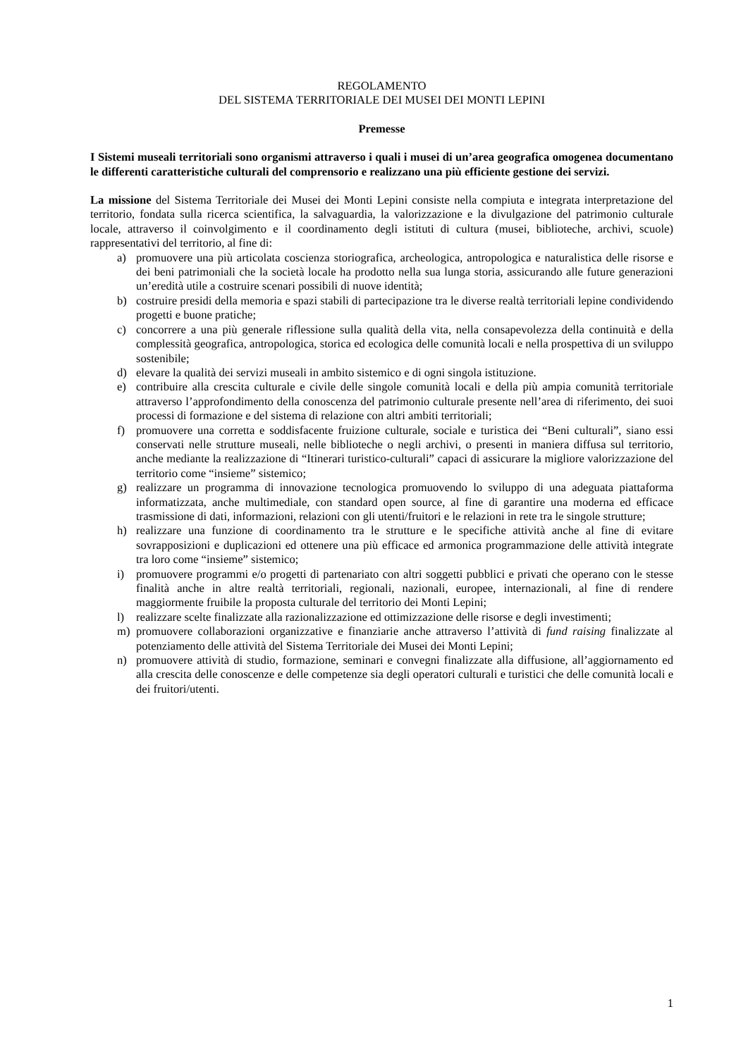REGOLAMENTO
DEL SISTEMA TERRITORIALE DEI MUSEI DEI MONTI LEPINI
Premesse
I Sistemi museali territoriali sono organismi attraverso i quali i musei di un’area geografica omogenea documentano le differenti caratteristiche culturali del comprensorio e realizzano una più efficiente gestione dei servizi.
La missione del Sistema Territoriale dei Musei dei Monti Lepini consiste nella compiuta e integrata interpretazione del territorio, fondata sulla ricerca scientifica, la salvaguardia, la valorizzazione e la divulgazione del patrimonio culturale locale, attraverso il coinvolgimento e il coordinamento degli istituti di cultura (musei, biblioteche, archivi, scuole) rappresentativi del territorio, al fine di:
a) promuovere una più articolata coscienza storiografica, archeologica, antropologica e naturalistica delle risorse e dei beni patrimoniali che la società locale ha prodotto nella sua lunga storia, assicurando alle future generazioni un’eredità utile a costruire scenari possibili di nuove identità;
b) costruire presidi della memoria e spazi stabili di partecipazione tra le diverse realtà territoriali lepine condividendo progetti e buone pratiche;
c) concorrere a una più generale riflessione sulla qualità della vita, nella consapevolezza della continuità e della complessità geografica, antropologica, storica ed ecologica delle comunità locali e nella prospettiva di un sviluppo sostenibile;
d) elevare la qualità dei servizi museali in ambito sistemico e di ogni singola istituzione.
e) contribuire alla crescita culturale e civile delle singole comunità locali e della più ampia comunità territoriale attraverso l’approfondimento della conoscenza del patrimonio culturale presente nell’area di riferimento, dei suoi processi di formazione e del sistema di relazione con altri ambiti territoriali;
f) promuovere una corretta e soddisfacente fruizione culturale, sociale e turistica dei “Beni culturali”, siano essi conservati nelle strutture museali, nelle biblioteche o negli archivi, o presenti in maniera diffusa sul territorio, anche mediante la realizzazione di “Itinerari turistico-culturali” capaci di assicurare la migliore valorizzazione del territorio come “insieme” sistemico;
g) realizzare un programma di innovazione tecnologica promuovendo lo sviluppo di una adeguata piattaforma informatizzata, anche multimediale, con standard open source, al fine di garantire una moderna ed efficace trasmissione di dati, informazioni, relazioni con gli utenti/fruitori e le relazioni in rete tra le singole strutture;
h) realizzare una funzione di coordinamento tra le strutture e le specifiche attività anche al fine di evitare sovrapposizioni e duplicazioni ed ottenere una più efficace ed armonica programmazione delle attività integrate tra loro come “insieme” sistemico;
i) promuovere programmi e/o progetti di partenariato con altri soggetti pubblici e privati che operano con le stesse finalità anche in altre realtà territoriali, regionali, nazionali, europee, internazionali, al fine di rendere maggiormente fruibile la proposta culturale del territorio dei Monti Lepini;
l) realizzare scelte finalizzate alla razionalizzazione ed ottimizzazione delle risorse e degli investimenti;
m) promuovere collaborazioni organizzative e finanziarie anche attraverso l’attività di fund raising finalizzate al potenziamento delle attività del Sistema Territoriale dei Musei dei Monti Lepini;
n) promuovere attività di studio, formazione, seminari e convegni finalizzate alla diffusione, all’aggiornamento ed alla crescita delle conoscenze e delle competenze sia degli operatori culturali e turistici che delle comunità locali e dei fruitori/utenti.
1